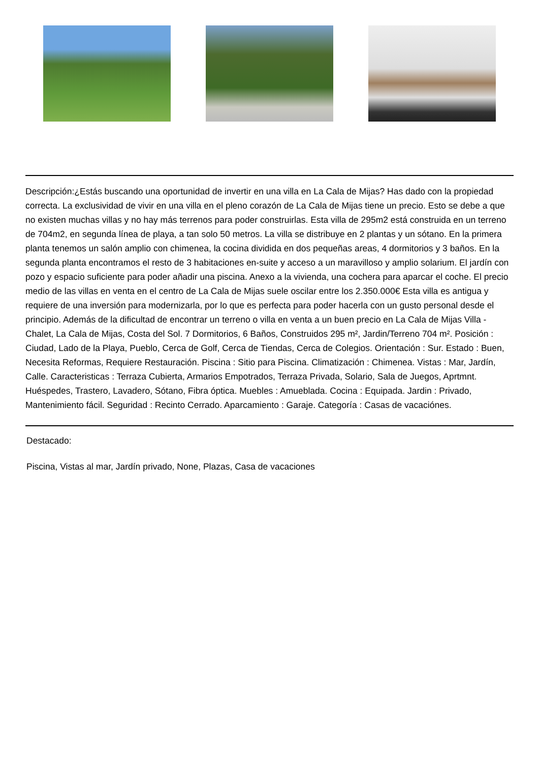Descripción:¿Estás buscando una oportunidad de invertir en una villa en La Cala de Mijas? Has dado con la propiedad correcta. La exclusividad de vivir en una villa en el pleno corazón de La Cala de Mijas tiene un precio. Esto se debe a que no existen muchas villas y no hay más terrenos para poder construirlas. Esta villa de 295m2 está construida en un terreno de 704m2, en segunda línea de playa, a tan solo 50 metros. La villa se distribuye en 2 plantas y un sótano. En la primera planta tenemos un salón amplio con chimenea, la cocina dividida en dos pequeñas areas, 4 dormitorios y 3 baños. En la segunda planta encontramos el resto de 3 habitaciones en-suite y acceso a un maravilloso y amplio solarium. El jardín con pozo y espacio suficiente para poder añadir una piscina. Anexo a la vivienda, una cochera para aparcar el coche. El precio medio de las villas en venta en el centro de La Cala de Mijas suele oscilar entre los 2.350.000€ Esta villa es antigua y requiere de una inversión para modernizarla, por lo que es perfecta para poder hacerla con un gusto personal desde el principio. Además de la dificultad de encontrar un terreno o villa en venta a un buen precio en La Cala de Mijas Villa - Chalet, La Cala de Mijas, Costa del Sol. 7 Dormitorios, 6 Baños, Construidos 295 m², Jardin/Terreno 704 m². Posición : Ciudad, Lado de la Playa, Pueblo, Cerca de Golf, Cerca de Tiendas, Cerca de Colegios. Orientación : Sur. Estado : Buen, Necesita Reformas, Requiere Restauración. Piscina : Sitio para Piscina. Climatización : Chimenea. Vistas : Mar, Jardín, Calle. Caracteristicas : Terraza Cubierta, Armarios Empotrados, Terraza Privada, Solario, Sala de Juegos, Aprtmnt. Huéspedes, Trastero, Lavadero, Sótano, Fibra óptica. Muebles : Amueblada. Cocina : Equipada. Jardin : Privado, Mantenimiento fácil. Seguridad : Recinto Cerrado. Aparcamiento : Garaje. Categoría : Casas de vacaciónes.
Destacado:
Piscina, Vistas al mar, Jardín privado, None, Plazas, Casa de vacaciones